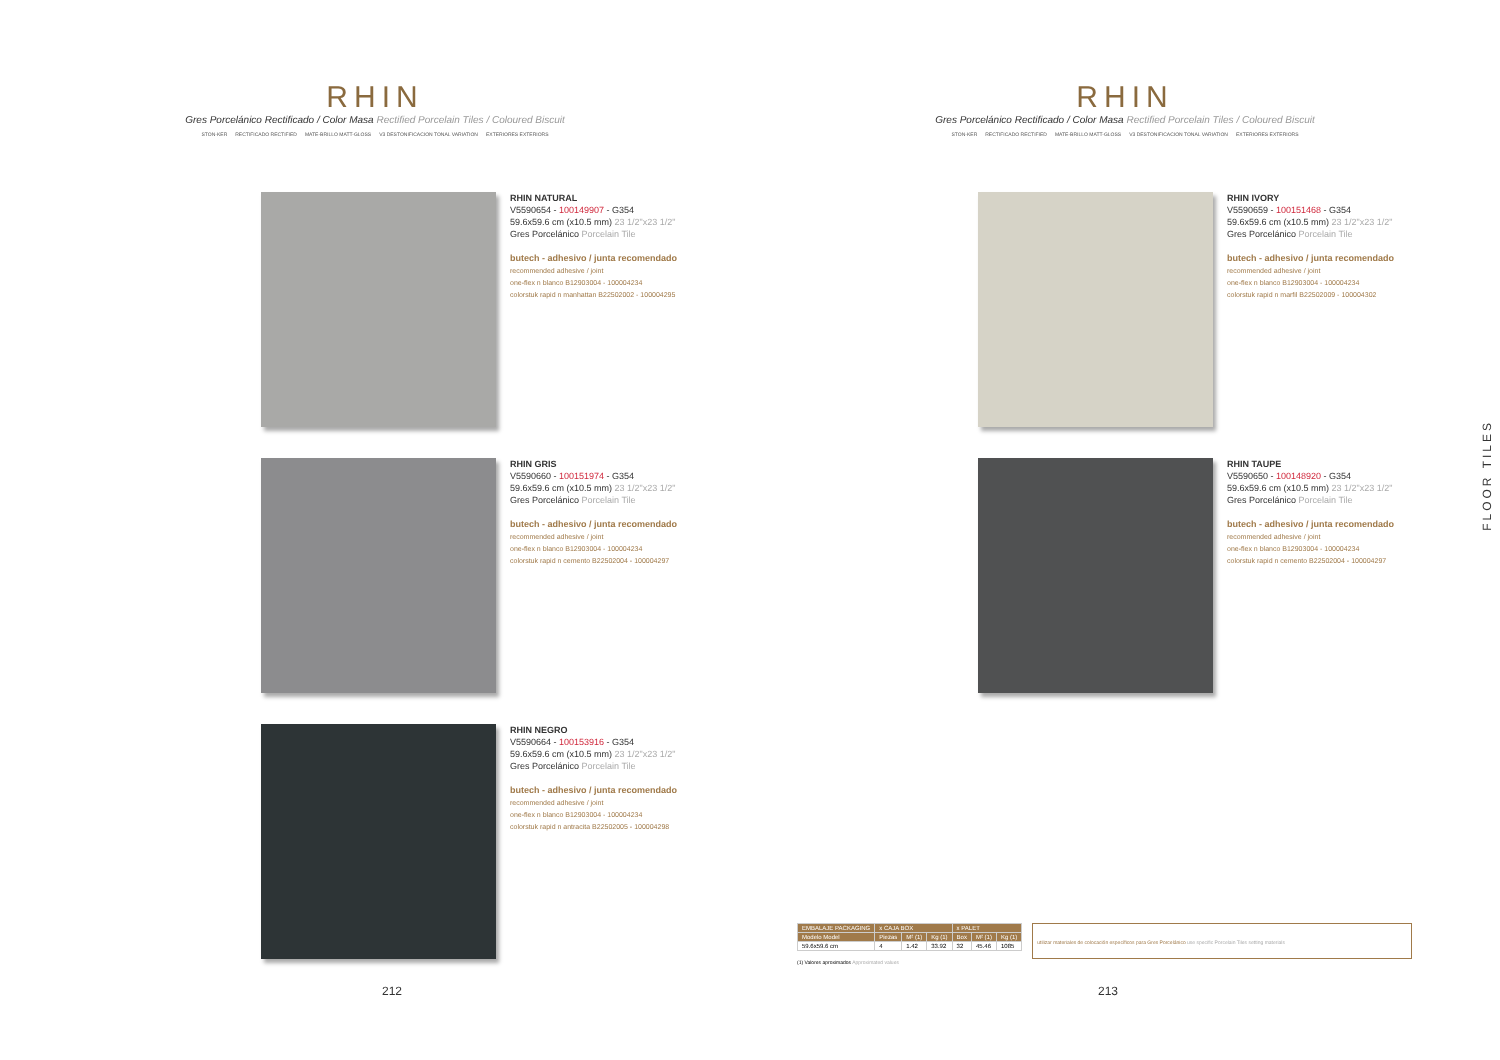RHIN
Gres Porcelánico Rectificado / Color Masa Rectified Porcelain Tiles / Coloured Biscuit
STON-KER RECTIFICADO RECTIFIED MATE-BRILLO MATT-GLOSS V3 DESTONIFICACION TONAL VARIATION EXTERIORES EXTERIORS
RHIN NATURAL
V5590654 - 100149907 - G354
59.6x59.6 cm (x10.5 mm) 23 1/2"x23 1/2"
Gres Porcelánico Porcelain Tile
butech - adhesivo / junta recomendado
recommended adhesive / joint
one-flex n blanco B12903004 - 100004234
colorstuk rapid n manhattan B22502002 - 100004295
RHIN GRIS
V5590660 - 100151974 - G354
59.6x59.6 cm (x10.5 mm) 23 1/2"x23 1/2"
Gres Porcelánico Porcelain Tile
butech - adhesivo / junta recomendado
recommended adhesive / joint
one-flex n blanco B12903004 - 100004234
colorstuk rapid n cemento B22502004 - 100004297
RHIN NEGRO
V5590664 - 100153916 - G354
59.6x59.6 cm (x10.5 mm) 23 1/2"x23 1/2"
Gres Porcelánico Porcelain Tile
butech - adhesivo / junta recomendado
recommended adhesive / joint
one-flex n blanco B12903004 - 100004234
colorstuk rapid n antracita B22502005 - 100004298
212
RHIN
Gres Porcelánico Rectificado / Color Masa Rectified Porcelain Tiles / Coloured Biscuit
STON-KER RECTIFICADO RECTIFIED MATE-BRILLO MATT-GLOSS V3 DESTONIFICACION TONAL VARIATION EXTERIORES EXTERIORS
RHIN IVORY
V5590659 - 100151468 - G354
59.6x59.6 cm (x10.5 mm) 23 1/2"x23 1/2"
Gres Porcelánico Porcelain Tile
butech - adhesivo / junta recomendado
recommended adhesive / joint
one-flex n blanco B12903004 - 100004234
colorstuk rapid n marfil B22502009 - 100004302
RHIN TAUPE
V5590650 - 100148920 - G354
59.6x59.6 cm (x10.5 mm) 23 1/2"x23 1/2"
Gres Porcelánico Porcelain Tile
butech - adhesivo / junta recomendado
recommended adhesive / joint
one-flex n blanco B12903004 - 100004234
colorstuk rapid n cemento B22502004 - 100004297
| EMBALAJE PACKAGING | x CAJA BOX | | | x PALET | | |
| Modelo Model | Piezas | M² (1) | Kg (1) | Box | M² (1) | Kg (1) |
| 59.6x59.6 cm | 4 | 1.42 | 33.92 | 32 | 45.46 | 1085 |
(1) Valores aproximados Approximated values
utilizar materiales de colocación específicos para Gres Porcelánico use specific Porcelain Tiles setting materials
213
FLOOR TILES